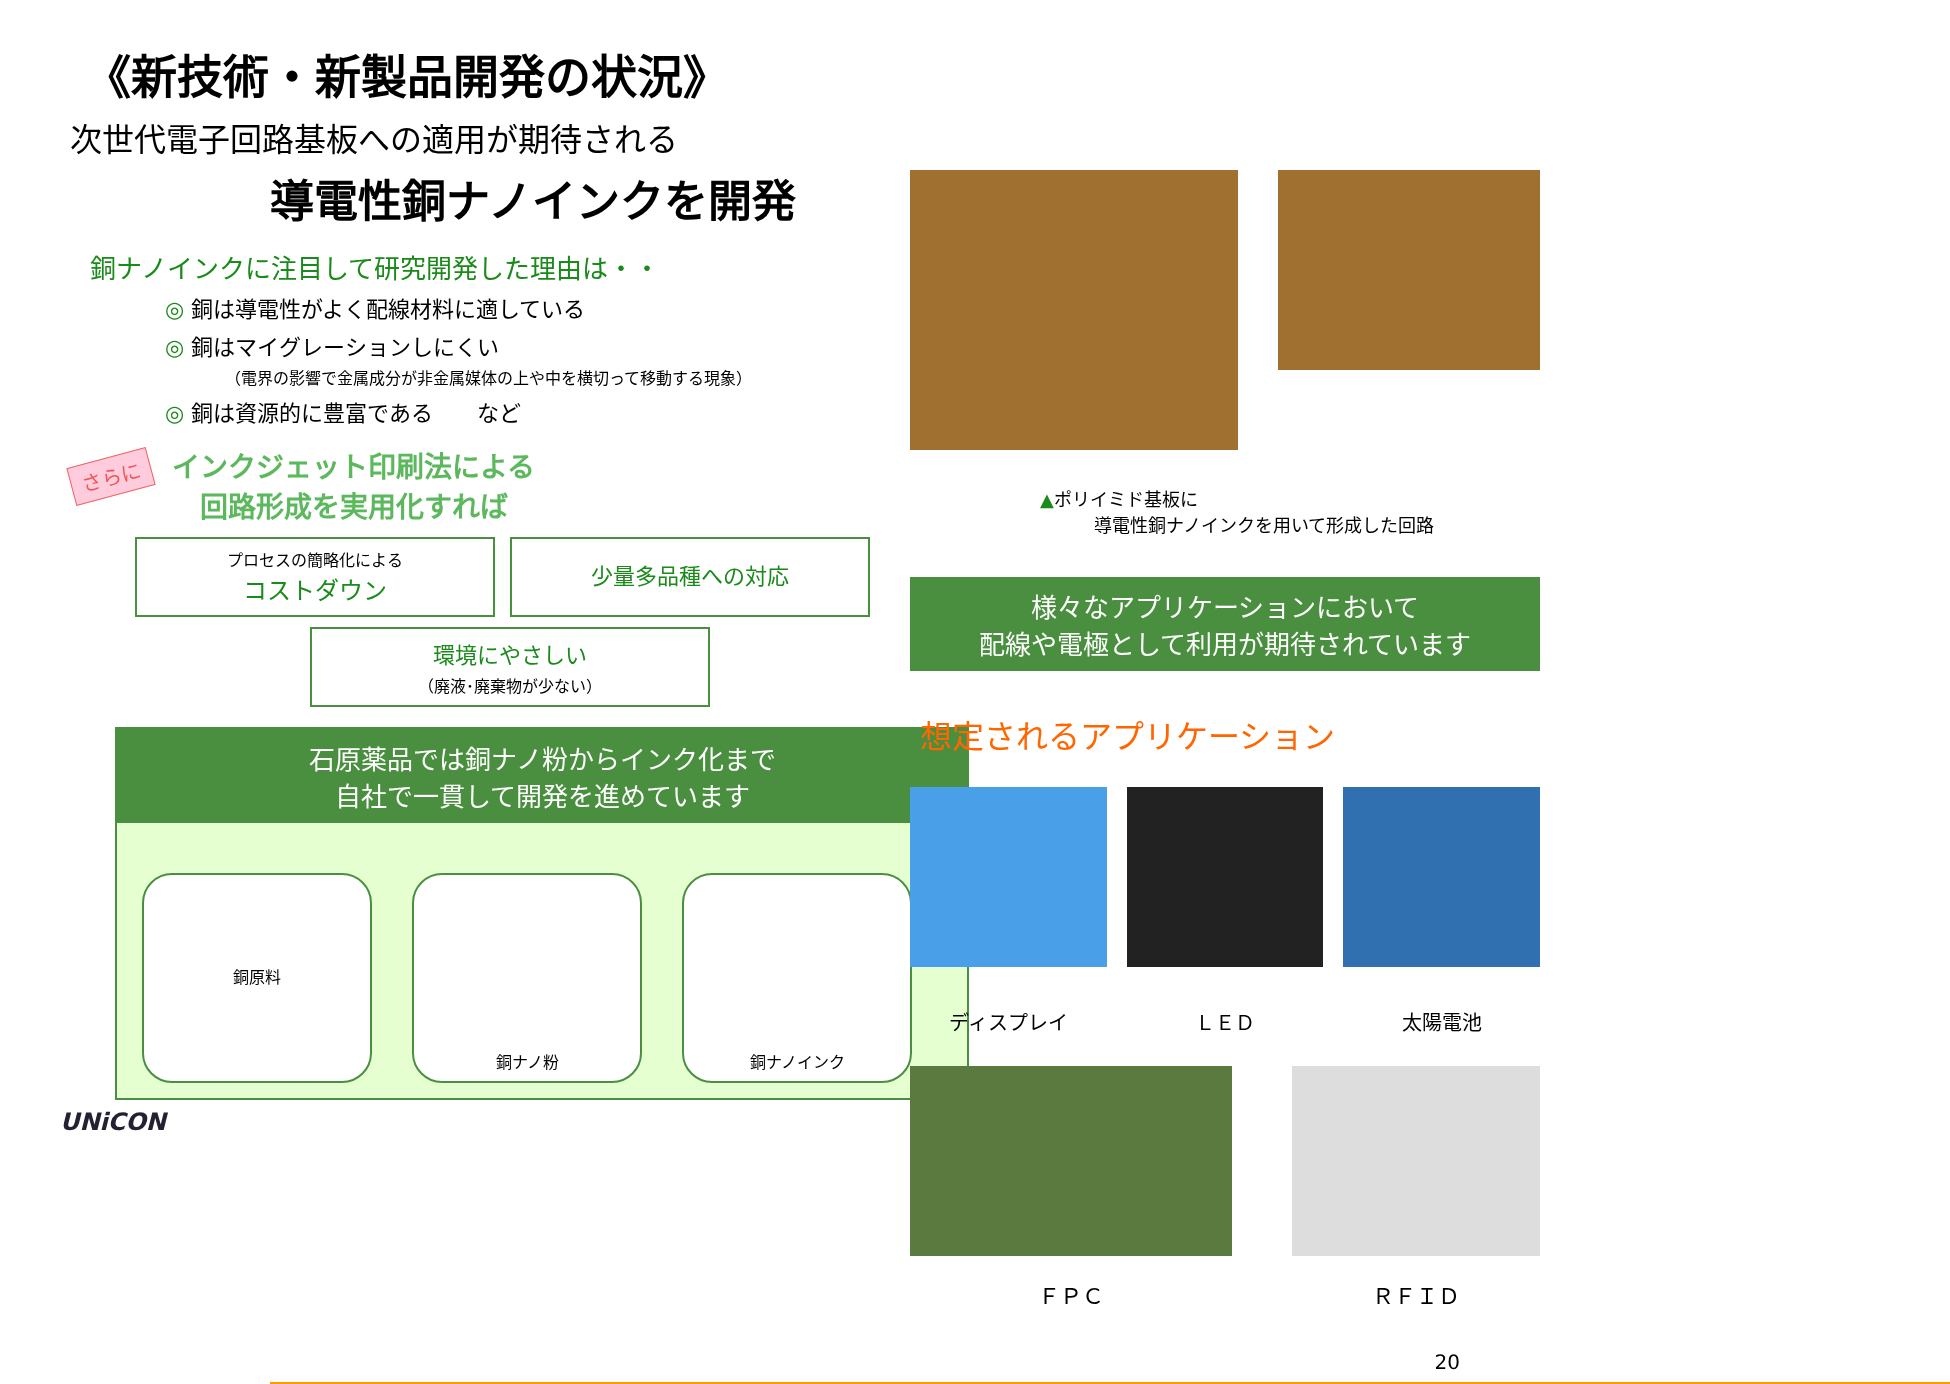《新技術・新製品開発の状況》
次世代電子回路基板への適用が期待される
導電性銅ナノインクを開発
銅ナノインクに注目して研究開発した理由は・・
◎ 銅は導電性がよく配線材料に適している
◎ 銅はマイグレーションしにくい
（電界の影響で金属成分が非金属媒体の上や中を横切って移動する現象）
◎ 銅は資源的に豊富である　　など
さらに
インクジェット印刷法による
回路形成を実用化すれば
プロセスの簡略化による
コストダウン
少量多品種への対応
環境にやさしい
（廃液･廃棄物が少ない）
石原薬品では銅ナノ粉からインク化まで
自社で一貫して開発を進めています
銅原料
銅ナノ粉 銅ナノインク
UNiCON
▲ポリイミド基板に
　　　導電性銅ナノインクを用いて形成した回路
様々なアプリケーションにおいて
配線や電極として利用が期待されています
想定されるアプリケーション
ディスプレイ
ＬＥＤ
太陽電池
ＦＰＣ ＲＦＩＤ
20